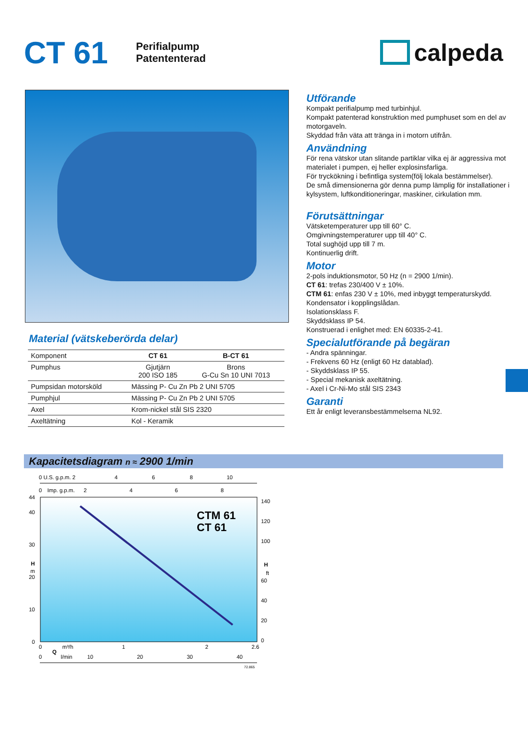CT 61
Perifialpump
Patententerad
calpeda
Material (vätskeberörda delar)
| Komponent | CT 61 | B-CT 61 |
| Pumphus | Gjutjärn 200 ISO 185 | Brons G-Cu Sn 10 UNI 7013 |
| Pumpsidan motorsköld | Mässing P- Cu Zn Pb 2 UNI 5705 | |
| Pumphjul | Mässing P- Cu Zn Pb 2 UNI 5705 | |
| Axel | Krom-nickel stål SIS 2320 | |
| Axeltätning | Kol - Keramik | |
Utförande
Kompakt perifialpump med turbinhjul.
Kompakt patenterad konstruktion med pumphuset som en del av motorgaveln.
Skyddad från väta att tränga in i motorn utifrån.
Användning
För rena vätskor utan slitande partiklar vilka ej är aggressiva mot materialet i pumpen, ej heller explosinsfarliga.
För tryckökning i befintliga system(följ lokala bestämmelser).
De små dimensionerna gör denna pump lämplig för installationer i kylsystem, luftkonditioneringar, maskiner, cirkulation mm.
Förutsättningar
Vätsketemperaturer upp till 60° C.
Omgivningstemperaturer upp till 40° C.
Total sughöjd upp till 7 m.
Kontinuerlig drift.
Motor
2-pols induktionsmotor, 50 Hz (n = 2900 1/min).
CT 61: trefas 230/400 V ± 10%.
CTM 61: enfas 230 V ± 10%, med inbyggt temperaturskydd. Kondensator i kopplingslådan.
Isolationsklass F.
Skyddsklass IP 54.
Konstruerad i enlighet med: EN 60335-2-41.
Specialutförande på begäran
- Andra spänningar.
- Frekvens 60 Hz (enligt 60 Hz datablad).
- Skyddsklass IP 55.
- Special mekanisk axeltätning.
- Axel i Cr-Ni-Mo stål SIS 2343
Garanti
Ett år enligt leveransbestämmelserna NL92.
Kapacitetsdiagram n ≈ 2900 1/min
0 U.S. g.p.m. 2
4
6
8
10
0
Imp. g.p.m.
2
4
6
8
44
40
30
H
m
20
10
0
140
120
100
H
ft
60
40
20
0
CTM 61
CT 61
0
m³/h
1
2
2.6
Q
0
l/min
10
20
30
40
72.865